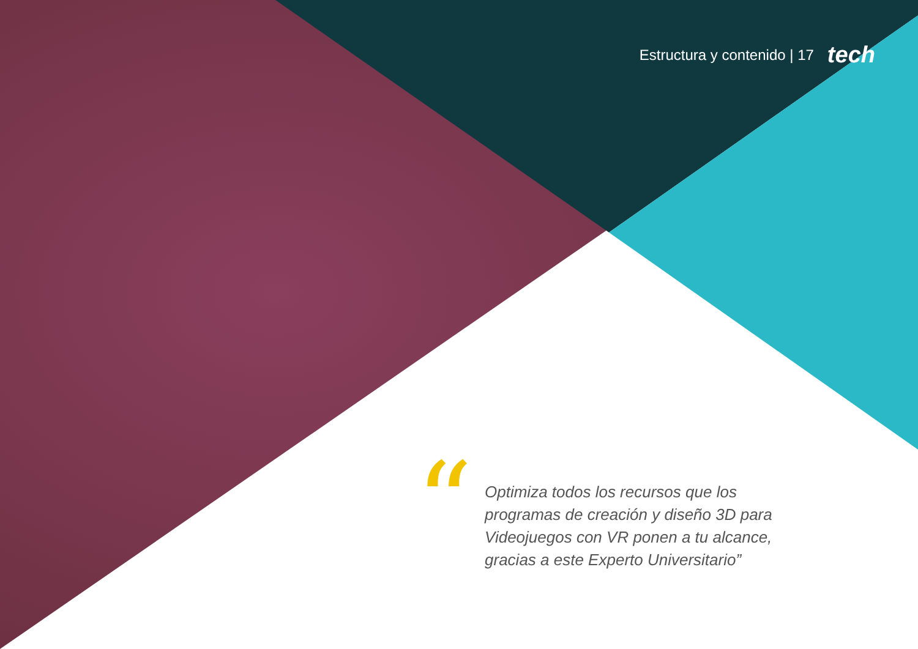Estructura y contenido | 17 tech
“
Optimiza todos los recursos que los programas de creación y diseño 3D para Videojuegos con VR ponen a tu alcance, gracias a este Experto Universitario”